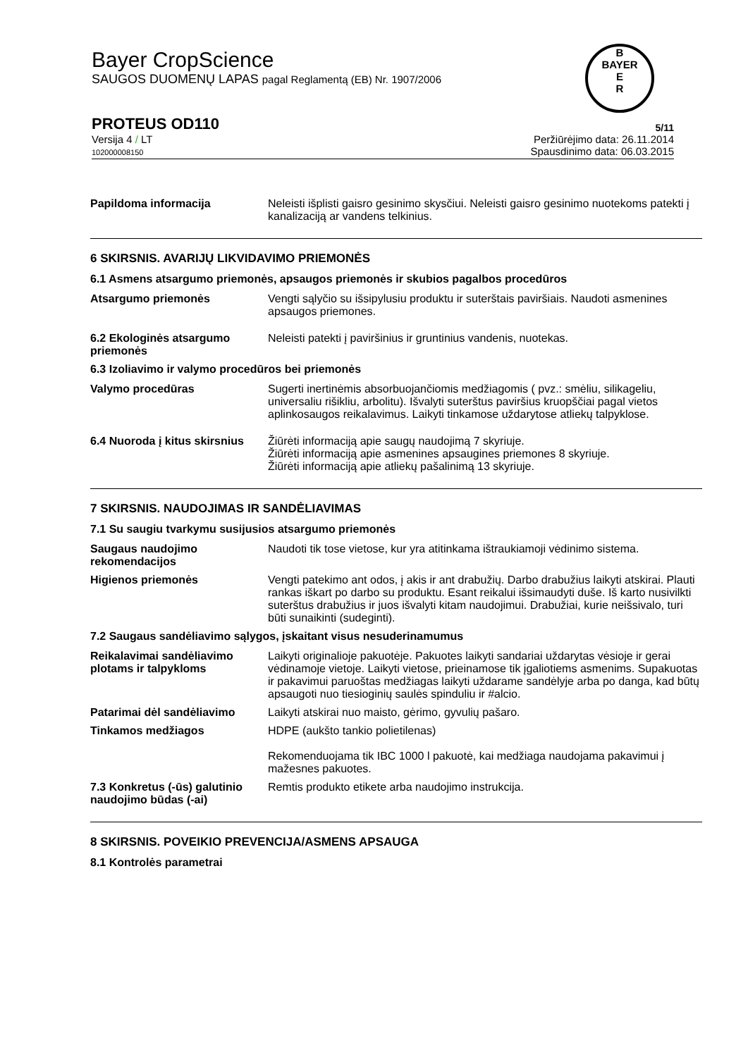Bayer CropScience
SAUGOS DUOMENŲ LAPAS pagal Reglamentą (EB) Nr. 1907/2006
PROTEUS OD110 5/11
Versija 4 / LT
102000008150
Peržiūrėjimo data: 26.11.2014
Spausdinimo data: 06.03.2015
B
BAYER
E
R
Papildoma informacija Neleisti išplisti gaisro gesinimo skysčiui. Neleisti gaisro gesinimo nuotekoms patekti į kanalizaciją ar vandens telkinius.
6 SKIRSNIS. AVARIJŲ LIKVIDAVIMO PRIEMONĖS
6.1 Asmens atsargumo priemonės, apsaugos priemonės ir skubios pagalbos procedūros
Atsargumo priemonės Vengti sąlyčio su išsipylusiu produktu ir suterštais paviršiais. Naudoti asmenines apsaugos priemones.
6.2 Ekologinės atsargumo priemonės
Neleisti patekti į paviršinius ir gruntinius vandenis, nuotekas.
6.3 Izoliavimo ir valymo procedūros bei priemonės
Valymo procedūras Sugerti inertinėmis absorbuojančiomis medžiagomis ( pvz.: smėliu, silikageliu, universaliu rišikliu, arbolitu). Išvalyti suterštus paviršius kruopščiai pagal vietos aplinkosaugos reikalavimus. Laikyti tinkamose uždarytose atliekų talpyklose.
6.4 Nuoroda į kitus skirsnius
Žiūrėti informaciją apie saugų naudojimą 7 skyriuje.
Žiūrėti informaciją apie asmenines apsaugines priemones 8 skyriuje.
Žiūrėti informaciją apie atliekų pašalinimą 13 skyriuje.
7 SKIRSNIS. NAUDOJIMAS IR SANDĖLIAVIMAS
7.1 Su saugiu tvarkymu susijusios atsargumo priemonės
Saugaus naudojimo rekomendacijos
Naudoti tik tose vietose, kur yra atitinkama ištraukiamoji vėdinimo sistema.
Higienos priemonės Vengti patekimo ant odos, į akis ir ant drabužių. Darbo drabužius laikyti atskirai. Plauti rankas iškart po darbo su produktu. Esant reikalui išsimaudyti duše. Iš karto nusivilkti suterštus drabužius ir juos išvalyti kitam naudojimui. Drabužiai, kurie neišsivalo, turi būti sunaikinti (sudeginti).
7.2 Saugaus sandėliavimo sąlygos, įskaitant visus nesuderinamumus
Reikalavimai sandėliavimo plotams ir talpykloms
Laikyti originalioje pakuotėje. Pakuotes laikyti sandariai uždarytas vėsioje ir gerai vėdinamoje vietoje. Laikyti vietose, prieinamose tik įgaliotiems asmenims. Supakuotas ir pakavimui paruoštas medžiagas laikyti uždarame sandėlyje arba po danga, kad būtų apsaugoti nuo tiesioginių saulės spinduliu ir #alcio.
Patarimai dėl sandėliavimo Laikyti atskirai nuo maisto, gėrimo, gyvulių pašaro.
Tinkamos medžiagos HDPE (aukšto tankio polietilenas)
Rekomenduojama tik IBC 1000 l pakuotė, kai medžiaga naudojama pakavimui į mažesnes pakuotes.
7.3 Konkretus (-ūs) galutinio naudojimo būdas (-ai)
Remtis produkto etikete arba naudojimo instrukcija.
8 SKIRSNIS. POVEIKIO PREVENCIJA/ASMENS APSAUGA
8.1 Kontrolės parametrai